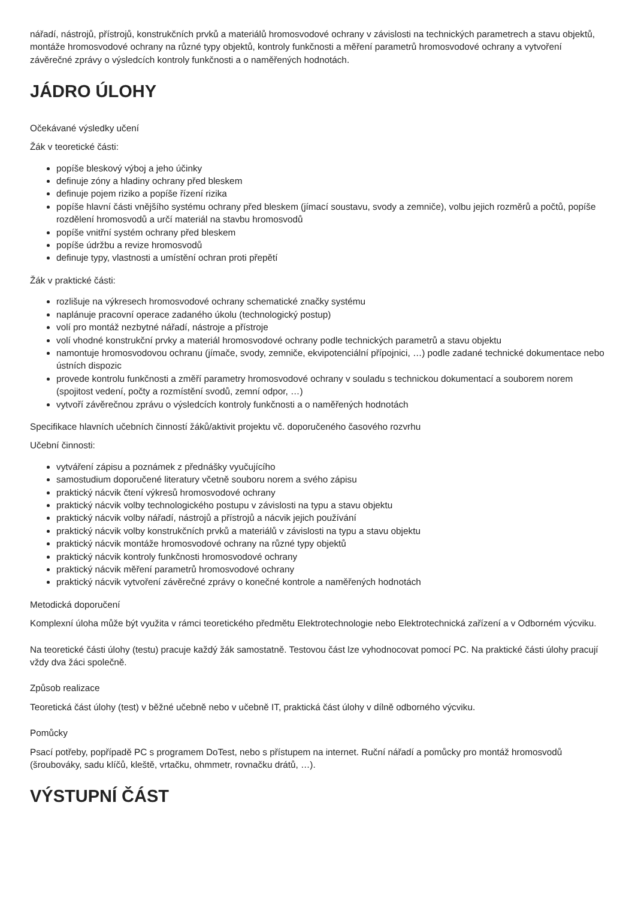nářadí, nástrojů, přístrojů, konstrukčních prvků a materiálů hromosvodové ochrany v závislosti na technických parametrech a stavu objektů, montáže hromosvodové ochrany na různé typy objektů, kontroly funkčnosti a měření parametrů hromosvodové ochrany a vytvoření závěrečné zprávy o výsledcích kontroly funkčnosti a o naměřených hodnotách.
JÁDRO ÚLOHY
Očekávané výsledky učení
Žák v teoretické části:
popíše bleskový výboj a jeho účinky
definuje zóny a hladiny ochrany před bleskem
definuje pojem riziko a popíše řízení rizika
popíše hlavní části vnějšího systému ochrany před bleskem (jímací soustavu, svody a zemniče), volbu jejich rozměrů a počtů, popíše rozdělení hromosvodů a určí materiál na stavbu hromosvodů
popíše vnitřní systém ochrany před bleskem
popíše údržbu a revize hromosvodů
definuje typy, vlastnosti a umístění ochran proti přepětí
Žák v praktické části:
rozlišuje na výkresech hromosvodové ochrany schematické značky systému
naplánuje pracovní operace zadaného úkolu (technologický postup)
volí pro montáž nezbytné nářadí, nástroje a přístroje
volí vhodné konstrukční prvky a materiál hromosvodové ochrany podle technických parametrů a stavu objektu
namontuje hromosvodovou ochranu (jímače, svody, zemniče, ekvipotenciální přípojnici, …) podle zadané technické dokumentace nebo ústních dispozic
provede kontrolu funkčnosti a změří parametry hromosvodové ochrany v souladu s technickou dokumentací a souborem norem (spojitost vedení, počty a rozmístění svodů, zemní odpor, …)
vytvoří závěrečnou zprávu o výsledcích kontroly funkčnosti a o naměřených hodnotách
Specifikace hlavních učebních činností žáků/aktivit projektu vč. doporučeného časového rozvrhu
Učební činnosti:
vytváření zápisu a poznámek z přednášky vyučujícího
samostudium doporučené literatury včetně souboru norem a svého zápisu
praktický nácvik čtení výkresů hromosvodové ochrany
praktický nácvik volby technologického postupu v závislosti na typu a stavu objektu
praktický nácvik volby nářadí, nástrojů a přístrojů a nácvik jejich používání
praktický nácvik volby konstrukčních prvků a materiálů v závislosti na typu a stavu objektu
praktický nácvik montáže hromosvodové ochrany na různé typy objektů
praktický nácvik kontroly funkčnosti hromosvodové ochrany
praktický nácvik měření parametrů hromosvodové ochrany
praktický nácvik vytvoření závěrečné zprávy o konečné kontrole a naměřených hodnotách
Metodická doporučení
Komplexní úloha může být využita v rámci teoretického předmětu Elektrotechnologie nebo Elektrotechnická zařízení a v Odborném výcviku.
Na teoretické části úlohy (testu) pracuje každý žák samostatně. Testovou část lze vyhodnocovat pomocí PC. Na praktické části úlohy pracují vždy dva žáci společně.
Způsob realizace
Teoretická část úlohy (test) v běžné učebně nebo v učebně IT, praktická část úlohy v dílně odborného výcviku.
Pomůcky
Psací potřeby, popřípadě PC s programem DoTest, nebo s přístupem na internet. Ruční nářadí a pomůcky pro montáž hromosvodů (šroubováky, sadu klíčů, kleště, vrtačku, ohmmetr, rovnačku drátů, …).
VÝSTUPNÍ ČÁST